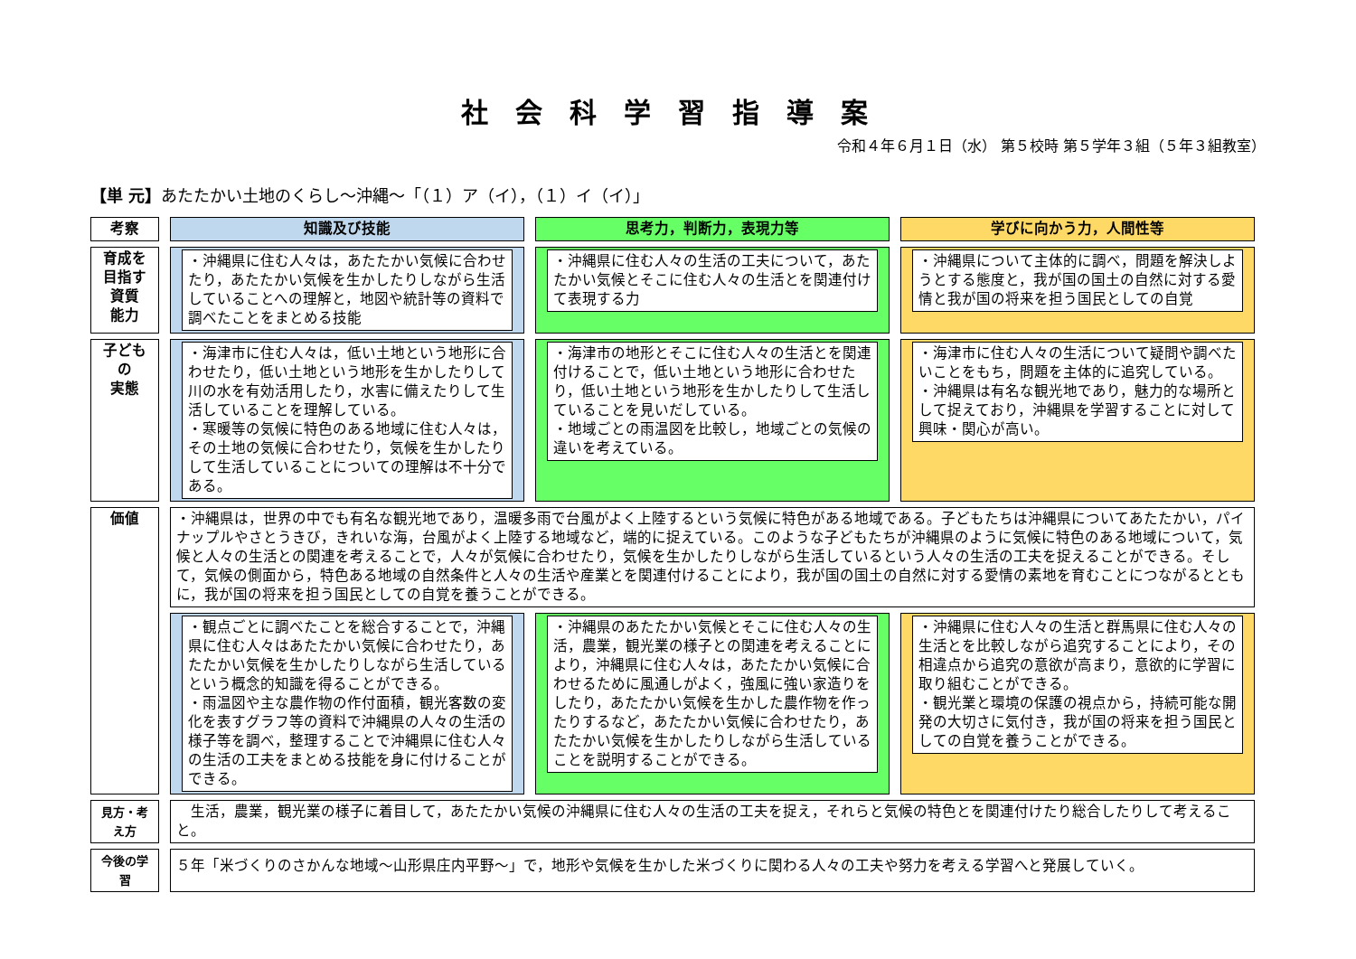社会科学習指導案
令和４年６月１日（水） 第５校時 第５学年３組（５年３組教室）
【単 元】あたたかい土地のくらし～沖縄～「（１）ア（イ），（１）イ（イ）」
| 考察 | 知識及び技能 | 思考力，判断力，表現力等 | 学びに向かう力，人間性等 |
| --- | --- | --- | --- |
| 育成を 目指す 資質 能力 | ・沖縄県に住む人々は，あたたかい気候に合わせたり，あたたかい気候を生かしたりしながら生活していることへの理解と，地図や統計等の資料で調べたことをまとめる技能 | ・沖縄県に住む人々の生活の工夫について，あたたかい気候とそこに住む人々の生活とを関連付けて表現する力 | ・沖縄県について主体的に調べ，問題を解決しようとする態度と，我が国の国土の自然に対する愛情と我が国の将来を担う国民としての自覚 |
| 子どもの 実態 | ・海津市に住む人々は，低い土地という地形に合わせたり，低い土地という地形を生かしたりして川の水を有効活用したり，水害に備えたりして生活していることを理解している。 ・寒暖等の気候に特色のある地域に住む人々は，その土地の気候に合わせたり，気候を生かしたりして生活していることについての理解は不十分である。 | ・海津市の地形とそこに住む人々の生活とを関連付けることで，低い土地という地形に合わせたり，低い土地という地形を生かしたりして生活していることを見いだしている。 ・地域ごとの雨温図を比較し，地域ごとの気候の違いを考えている。 | ・海津市に住む人々の生活について疑問や調べたいことをもち，問題を主体的に追究している。 ・沖縄県は有名な観光地であり，魅力的な場所として捉えており，沖縄県を学習することに対して興味・関心が高い。 |
| 価値 | ・沖縄県は，世界の中でも有名な観光地であり，温暖多雨で台風がよく上陸するという気候に特色がある地域である。子どもたちは沖縄県についてあたたかい，パイナップルやさとうきび，きれいな海，台風がよく上陸する地域など，端的に捉えている。このような子どもたちが沖縄県のように気候に特色のある地域について，気候と人々の生活との関連を考えることで，人々が気候に合わせたり，気候を生かしたりしながら生活しているという人々の生活の工夫を捉えることができる。そして，気候の側面から，特色ある地域の自然条件と人々の生活や産業とを関連付けることにより，我が国の国土の自然に対する愛情の素地を育むことにつながるとともに，我が国の将来を担う国民としての自覚を養うことができる。 | | |
| | ・観点ごとに調べたことを総合することで，沖縄県に住む人々はあたたかい気候に合わせたり，あたたかい気候を生かしたりしながら生活しているという概念的知識を得ることができる。 ・雨温図や主な農作物の作付面積，観光客数の変化を表すグラフ等の資料で沖縄県の人々の生活の様子等を調べ，整理することで沖縄県に住む人々の生活の工夫をまとめる技能を身に付けることができる。 | ・沖縄県のあたたかい気候とそこに住む人々の生活，農業，観光業の様子との関連を考えることにより，沖縄県に住む人々は，あたたかい気候に合わせるために風通しがよく，強風に強い家造りをしたり，あたたかい気候を生かした農作物を作ったりするなど，あたたかい気候に合わせたり，あたたかい気候を生かしたりしながら生活していることを説明することができる。 | ・沖縄県に住む人々の生活と群馬県に住む人々の生活とを比較しながら追究することにより，その相違点から追究の意欲が高まり，意欲的に学習に取り組むことができる。 ・観光業と環境の保護の視点から，持続可能な開発の大切さに気付き，我が国の将来を担う国民としての自覚を養うことができる。 |
| 見方・考え方 | 生活，農業，観光業の様子に着目して，あたたかい気候の沖縄県に住む人々の生活の工夫を捉え，それらと気候の特色とを関連付けたり総合したりして考えること。 | | |
| 今後の学習 | ５年「米づくりのさかんな地域～山形県庄内平野～」で，地形や気候を生かした米づくりに関わる人々の工夫や努力を考える学習へと発展していく。 | | |